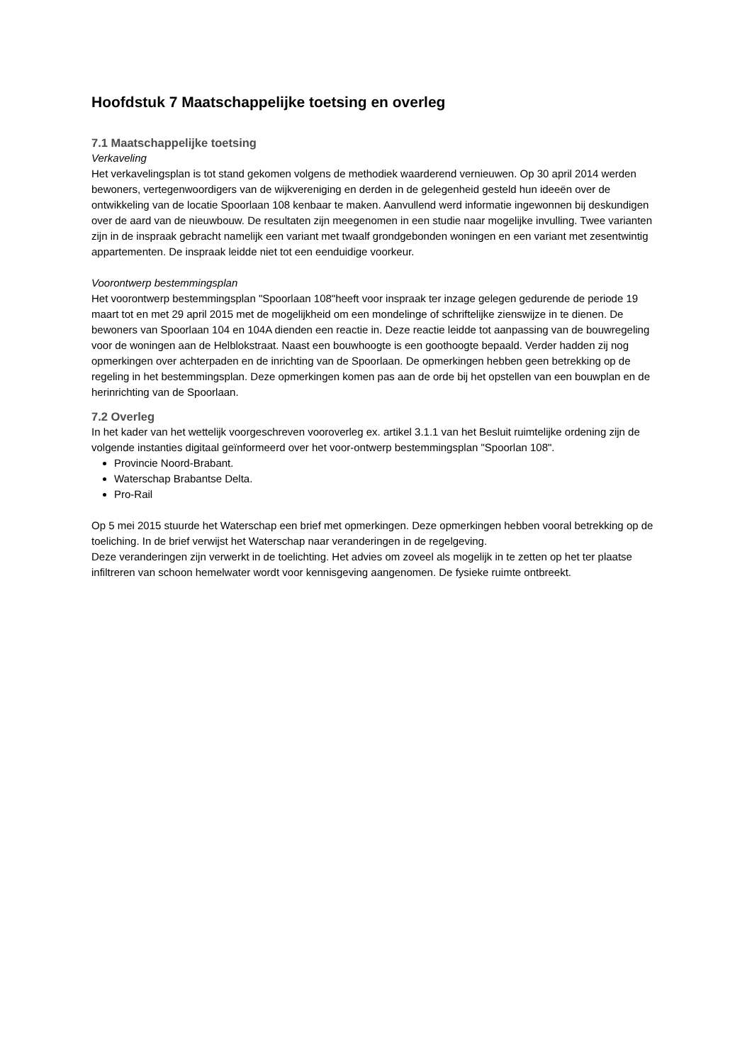Hoofdstuk 7 Maatschappelijke toetsing en overleg
7.1 Maatschappelijke toetsing
Verkaveling
Het verkavelingsplan is tot stand gekomen volgens de methodiek waarderend vernieuwen. Op 30 april 2014 werden bewoners, vertegenwoordigers van de wijkvereniging en derden in de gelegenheid gesteld hun ideeën over de ontwikkeling van de locatie Spoorlaan 108 kenbaar te maken. Aanvullend werd informatie ingewonnen bij deskundigen over de aard van de nieuwbouw. De resultaten zijn meegenomen in een studie naar mogelijke invulling. Twee varianten zijn in de inspraak gebracht namelijk een variant met twaalf grondgebonden woningen en een variant met zesentwintig appartementen. De inspraak leidde niet tot een eenduidige voorkeur.
Voorontwerp bestemmingsplan
Het voorontwerp bestemmingsplan "Spoorlaan 108"heeft voor inspraak ter inzage gelegen gedurende de periode 19 maart tot en met 29 april 2015 met de mogelijkheid om een mondelinge of schriftelijke zienswijze in te dienen. De bewoners van Spoorlaan 104 en 104A dienden een reactie in. Deze reactie leidde tot aanpassing van de bouwregeling voor de woningen aan de Helblokstraat. Naast een bouwhoogte is een goothoogte bepaald. Verder hadden zij nog opmerkingen over achterpaden en de inrichting van de Spoorlaan. De opmerkingen hebben geen betrekking op de regeling in het bestemmingsplan. Deze opmerkingen komen pas aan de orde bij het opstellen van een bouwplan en de herinrichting van de Spoorlaan.
7.2 Overleg
In het kader van het wettelijk voorgeschreven vooroverleg ex. artikel 3.1.1 van het Besluit ruimtelijke ordening zijn de volgende instanties digitaal geïnformeerd over het voor-ontwerp bestemmingsplan "Spoorlan 108".
Provincie Noord-Brabant.
Waterschap Brabantse Delta.
Pro-Rail
Op 5 mei 2015 stuurde het Waterschap een brief met opmerkingen. Deze opmerkingen hebben vooral betrekking op de toeliching. In de brief verwijst het Waterschap naar veranderingen in de regelgeving.
Deze veranderingen zijn verwerkt in de toelichting. Het advies om zoveel als mogelijk in te zetten op het ter plaatse infiltreren van schoon hemelwater wordt voor kennisgeving aangenomen. De fysieke ruimte ontbreekt.